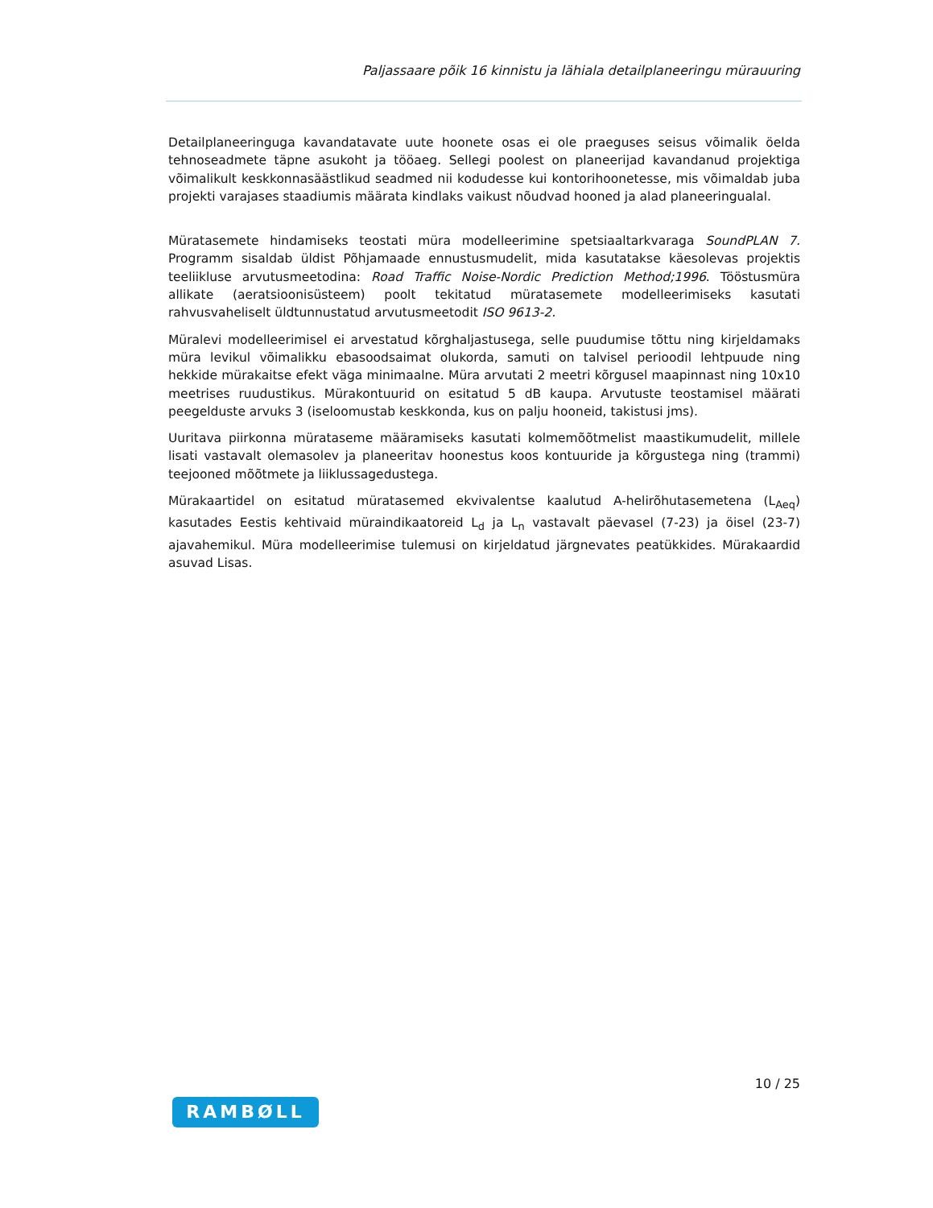Paljassaare põik 16 kinnistu ja lähiala detailplaneeringu mürauuring
Detailplaneeringuga kavandatavate uute hoonete osas ei ole praeguses seisus võimalik öelda tehnoseadmete täpne asukoht ja tööaeg. Sellegi poolest on planeerijad kavandanud projektiga võimalikult keskkonnasäästlikud seadmed nii kodudesse kui kontorihoonetesse, mis võimaldab juba projekti varajases staadiumis määrata kindlaks vaikust nõudvad hooned ja alad planeeringualal.
Müratasemete hindamiseks teostati müra modelleerimine spetsiaaltarkvaraga SoundPLAN 7. Programm sisaldab üldist Põhjamaade ennustusmudelit, mida kasutatakse käesolevas projektis teeliikluse arvutusmeetodina: Road Traffic Noise-Nordic Prediction Method;1996. Tööstusmüra allikate (aeratsioonisüsteem) poolt tekitatud müratasemete modelleerimiseks kasutati rahvusvaheliselt üldtunnustatud arvutusmeetodit ISO 9613-2.
Müralevi modelleerimisel ei arvestatud kõrghaljastusega, selle puudumise tõttu ning kirjeldamaks müra levikul võimalikku ebasoodsaimat olukorda, samuti on talvisel perioodil lehtpuude ning hekkide mürakaitse efekt väga minimaalne. Müra arvutati 2 meetri kõrgusel maapinnast ning 10x10 meetrises ruudustikus. Mürakontuurid on esitatud 5 dB kaupa. Arvutuste teostamisel määrati peegelduste arvuks 3 (iseloomustab keskkonda, kus on palju hooneid, takistusi jms).
Uuritava piirkonna mürataseme määramiseks kasutati kolmemõõtmelist maastikumudelit, millele lisati vastavalt olemasolev ja planeeritav hoonestus koos kontuuride ja kõrgustega ning (trammi) teejooned mõõtmete ja liiklussagedustega.
Mürakaartidel on esitatud müratasemed ekvivalentse kaalutud A-helirõhutasemetena (L<sub>Aeq</sub>) kasutades Eestis kehtivaid müraindikaatoreid L<sub>d</sub> ja L<sub>n</sub> vastavalt päevasel (7-23) ja öisel (23-7) ajavahemikul. Müra modelleerimise tulemusi on kirjeldatud järgnevates peatükkides. Mürakaardid asuvad Lisas.
10 / 25
RAMBØLL